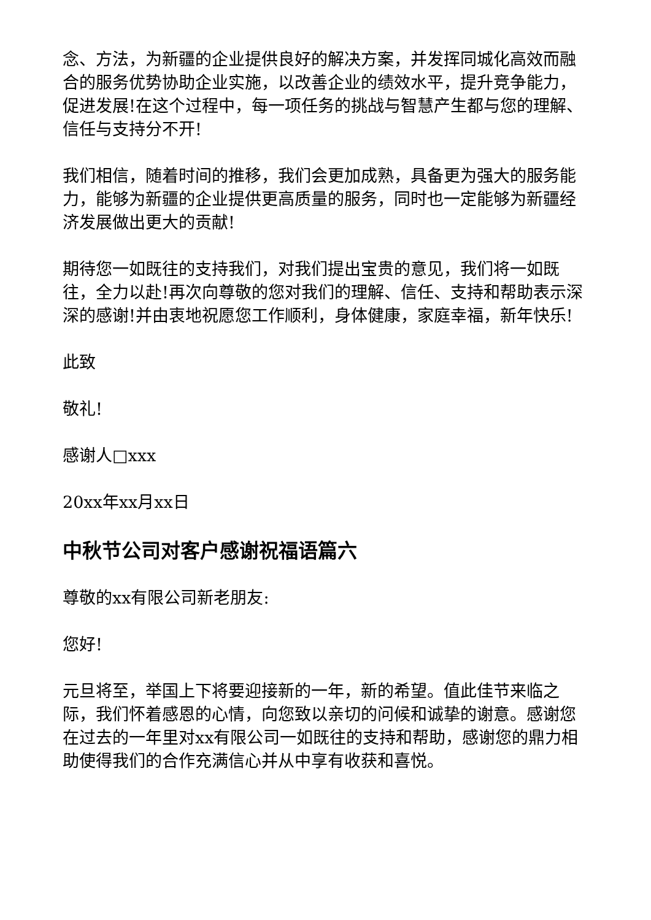念、方法，为新疆的企业提供良好的解决方案，并发挥同城化高效而融合的服务优势协助企业实施，以改善企业的绩效水平，提升竞争能力，促进发展!在这个过程中，每一项任务的挑战与智慧产生都与您的理解、信任与支持分不开!
我们相信，随着时间的推移，我们会更加成熟，具备更为强大的服务能力，能够为新疆的企业提供更高质量的服务，同时也一定能够为新疆经济发展做出更大的贡献!
期待您一如既往的支持我们，对我们提出宝贵的意见，我们将一如既往，全力以赴!再次向尊敬的您对我们的理解、信任、支持和帮助表示深深的感谢!并由衷地祝愿您工作顺利，身体健康，家庭幸福，新年快乐!
此致
敬礼!
感谢人□xxx
20xx年xx月xx日
中秋节公司对客户感谢祝福语篇六
尊敬的xx有限公司新老朋友:
您好!
元旦将至，举国上下将要迎接新的一年，新的希望。值此佳节来临之际，我们怀着感恩的心情，向您致以亲切的问候和诚挚的谢意。感谢您在过去的一年里对xx有限公司一如既往的支持和帮助，感谢您的鼎力相助使得我们的合作充满信心并从中享有收获和喜悦。